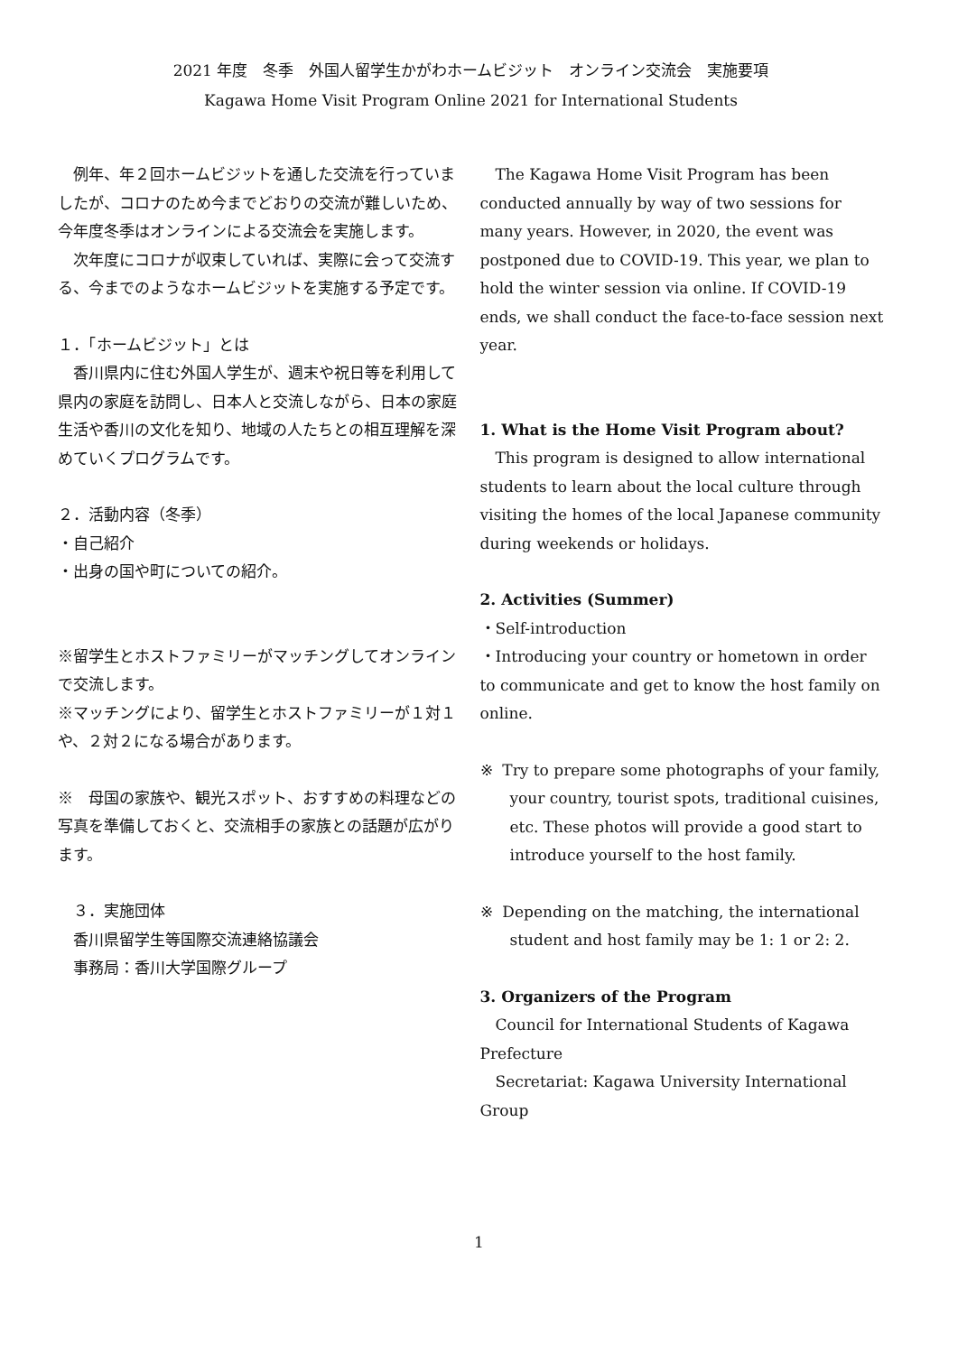2021 年度　冬季　外国人留学生かがわホームビジット　オンライン交流会　実施要項
Kagawa Home Visit Program Online 2021 for International Students
例年、年２回ホームビジットを通した交流を行っていましたが、コロナのため今までどおりの交流が難しいため、今年度冬季はオンラインによる交流会を実施します。
次年度にコロナが収束していれば、実際に会って交流する、今までのようなホームビジットを実施する予定です。
１．「ホームビジット」とは
香川県内に住む外国人学生が、週末や祝日等を利用して県内の家庭を訪問し、日本人と交流しながら、日本の家庭生活や香川の文化を知り、地域の人たちとの相互理解を深めていくプログラムです。
２．活動内容（冬季）
・自己紹介
・出身の国や町についての紹介。
※留学生とホストファミリーがマッチングしてオンラインで交流します。
※マッチングにより、留学生とホストファミリーが１対１や、２対２になる場合があります。
※　母国の家族や、観光スポット、おすすめの料理などの写真を準備しておくと、交流相手の家族との話題が広がります。
　３．実施団体
　香川県留学生等国際交流連絡協議会
　事務局：香川大学国際グループ
The Kagawa Home Visit Program has been conducted annually by way of two sessions for many years. However, in 2020, the event was postponed due to COVID-19. This year, we plan to hold the winter session via online. If COVID-19 ends, we shall conduct the face-to-face session next year.
1. What is the Home Visit Program about?
This program is designed to allow international students to learn about the local culture through visiting the homes of the local Japanese community during weekends or holidays.
2. Activities (Summer)
・Self-introduction
・Introducing your country or hometown in order to communicate and get to know the host family on online.
※ Try to prepare some photographs of your family, your country, tourist spots, traditional cuisines, etc. These photos will provide a good start to introduce yourself to the host family.
※ Depending on the matching, the international student and host family may be 1: 1 or 2: 2.
3. Organizers of the Program
Council for International Students of Kagawa Prefecture
Secretariat: Kagawa University International Group
1